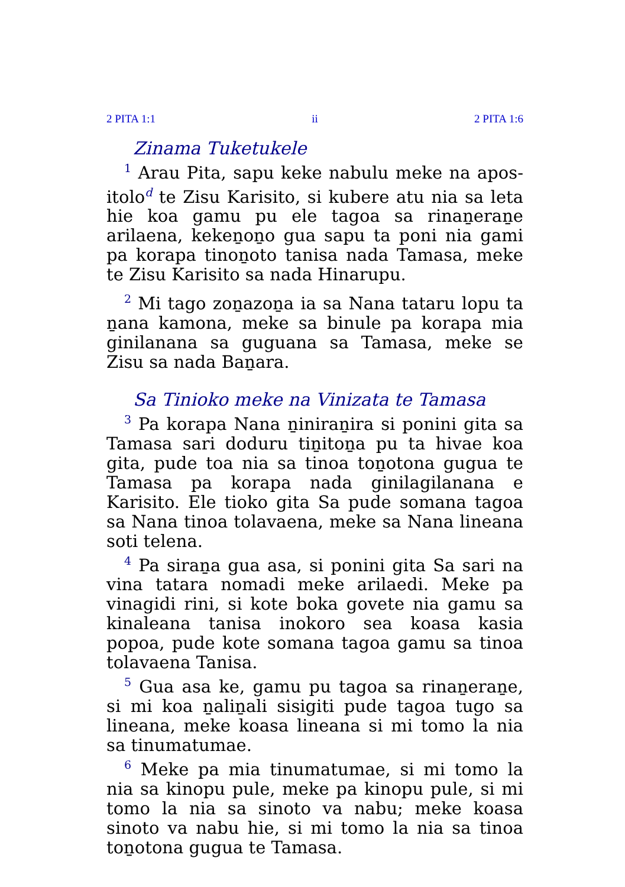2 PITA 1:1 ii 2 PITA 1:6
Zinama Tuketukele
<sup>1</sup> Arau Pita, sapu keke nabulu meke na apos­itolo<sup>d</sup> te Zisu Karisito, si kubere atu nia sa leta hie koa gamu pu ele tagoa sa rinaṉeraṉe arilaena, kekeṉoṉo gua sapu ta poni nia gami pa korapa tinoṉoto tanisa nada Tamasa, meke te Zisu Karisito sa nada Hinarupu.
<sup>2</sup> Mi tago zoṉazoṉa ia sa Nana tataru lopu ta ṉana kamona, meke sa binule pa korapa mia ginilanana sa guguana sa Tamasa, meke se Zisu sa nada Baṉara.
Sa Tinioko meke na Vinizata te Tamasa
<sup>3</sup> Pa korapa Nana ṉiniraṉira si ponini gita sa Tamasa sari doduru tiṉitoṉa pu ta hivae koa gita, pude toa nia sa tinoa toṉotona gugua te Tamasa pa korapa nada ginilagilanana e Karisito. Ele tioko gita Sa pude somana tagoa sa Nana tinoa tolavaena, meke sa Nana lineana soti telena.
<sup>4</sup> Pa siraṉa gua asa, si ponini gita Sa sari na vina tatara nomadi meke arilaedi. Meke pa vinagidi rini, si kote boka govete nia gamu sa kinaleana tanisa inokoro sea koasa kasia popoa, pude kote somana tagoa gamu sa tinoa tolavaena Tanisa.
<sup>5</sup> Gua asa ke, gamu pu tagoa sa rinaṉeraṉe, si mi koa ṉaliṉali sisigiti pude tagoa tugo sa lineana, meke koasa lineana si mi tomo la nia sa tinumatumae.
<sup>6</sup> Meke pa mia tinumatumae, si mi tomo la nia sa kinopu pule, meke pa kinopu pule, si mi tomo la nia sa sinoto va nabu; meke koasa sinoto va nabu hie, si mi tomo la nia sa tinoa toṉotona gugua te Tamasa.